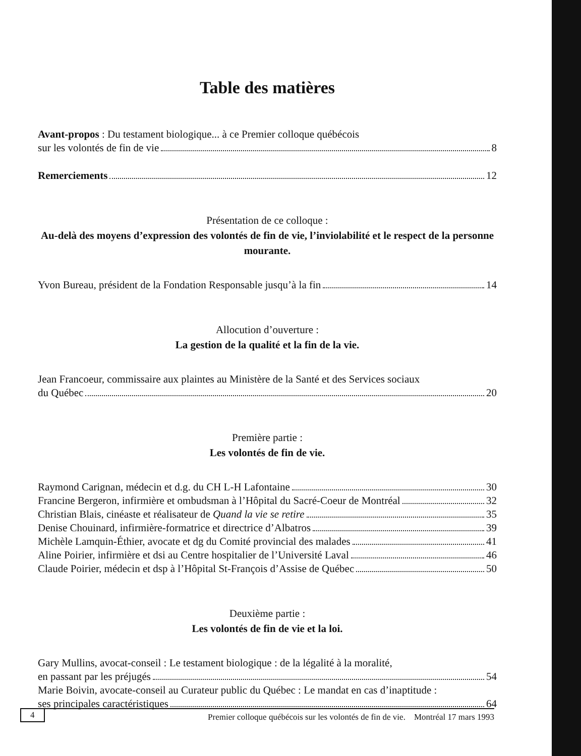Table des matières
Avant-propos : Du testament biologique... à ce Premier colloque québécois
sur les volontés de fin de vie 8
Remerciements 12
Présentation de ce colloque :
Au-delà des moyens d’expression des volontés de fin de vie, l’inviolabilité et le respect de la personne mourante.
Yvon Bureau, président de la Fondation Responsable jusqu’à la fin 14
Allocution d’ouverture :
La gestion de la qualité et la fin de la vie.
Jean Francoeur, commissaire aux plaintes au Ministère de la Santé et des Services sociaux
du Québec 20
Première partie :
Les volontés de fin de vie.
Raymond Carignan, médecin et d.g. du CH L-H Lafontaine 30
Francine Bergeron, infirmière et ombudsman à l’Hôpital du Sacré-Coeur de Montréal 32
Christian Blais, cinéaste et réalisateur de Quand la vie se retire 35
Denise Chouinard, infirmière-formatrice et directrice d’Albatros 39
Michèle Lamquin-Éthier, avocate et dg du Comité provincial des malades 41
Aline Poirier, infirmière et dsi au Centre hospitalier de l’Université Laval 46
Claude Poirier, médecin et dsp à l’Hôpital St-François d’Assise de Québec 50
Deuxième partie :
Les volontés de fin de vie et la loi.
Gary Mullins, avocat-conseil : Le testament biologique : de la légalité à la moralité,
en passant par les préjugés 54
Marie Boivin, avocate-conseil au Curateur public du Québec : Le mandat en cas d’inaptitude :
ses principales caractéristiques 64
4 Premier colloque québécois sur les volontés de fin de vie. Montréal 17 mars 1993